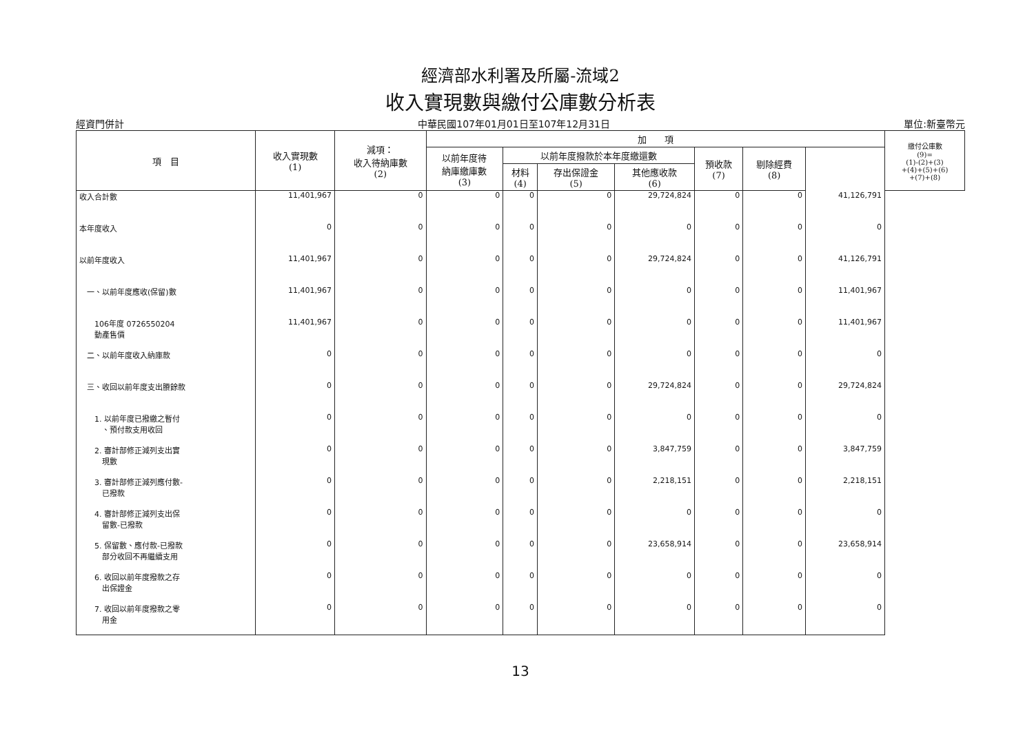經濟部水利署及所屬-流域2
收入實現數與繳付公庫數分析表
經資門併計 中華民國107年01月01日至107年12月31日 單位:新臺幣元
| 項 目 | 收入實現數 (1) | 減項： 收入待納庫數 (2) | 加 項 | | | | | | | 繳付公庫數 (9)= (1)-(2)+(3) +(4)+(5)+(6) +(7)+(8) |
| --- | --- | --- | --- | --- | --- | --- | --- | --- | --- | --- |
| | | | 以前年度待 納庫繳庫數 (3) | 以前年度撥款於本年度繳還數 | | | 預收款 (7) | 剔除經費 (8) | | |
| | | | | 材料 (4) | 存出保證金 (5) | 其他應收款 (6) | | | | |
| 收入合計數 | 11,401,967 | 0 | 0 | 0 | 0 | 29,724,824 | 0 | 0 | 41,126,791 | |
| 本年度收入 | 0 | 0 | 0 | 0 | 0 | 0 | 0 | 0 | 0 | |
| 以前年度收入 | 11,401,967 | 0 | 0 | 0 | 0 | 29,724,824 | 0 | 0 | 41,126,791 | |
| 一、以前年度應收(保留)數 | 11,401,967 | 0 | 0 | 0 | 0 | 0 | 0 | 0 | 11,401,967 | |
| 106年度 0726550204 動產售價 | 11,401,967 | 0 | 0 | 0 | 0 | 0 | 0 | 0 | 11,401,967 | |
| 二、以前年度收入納庫款 | 0 | 0 | 0 | 0 | 0 | 0 | 0 | 0 | 0 | |
| 三、收回以前年度支出賸餘款 | 0 | 0 | 0 | 0 | 0 | 29,724,824 | 0 | 0 | 29,724,824 | |
| 1. 以前年度已撥繳之暫付 、預付款支用收回 | 0 | 0 | 0 | 0 | 0 | 0 | 0 | 0 | 0 | |
| 2. 審計部修正減列支出實 現數 | 0 | 0 | 0 | 0 | 0 | 3,847,759 | 0 | 0 | 3,847,759 | |
| 3. 審計部修正減列應付數- 已撥款 | 0 | 0 | 0 | 0 | 0 | 2,218,151 | 0 | 0 | 2,218,151 | |
| 4. 審計部修正減列支出保 留數-已撥款 | 0 | 0 | 0 | 0 | 0 | 0 | 0 | 0 | 0 | |
| 5. 保留數、應付款-已撥款 部分收回不再繼續支用 | 0 | 0 | 0 | 0 | 0 | 23,658,914 | 0 | 0 | 23,658,914 | |
| 6. 收回以前年度撥款之存 出保證金 | 0 | 0 | 0 | 0 | 0 | 0 | 0 | 0 | 0 | |
| 7. 收回以前年度撥款之零 用金 | 0 | 0 | 0 | 0 | 0 | 0 | 0 | 0 | 0 | |
13